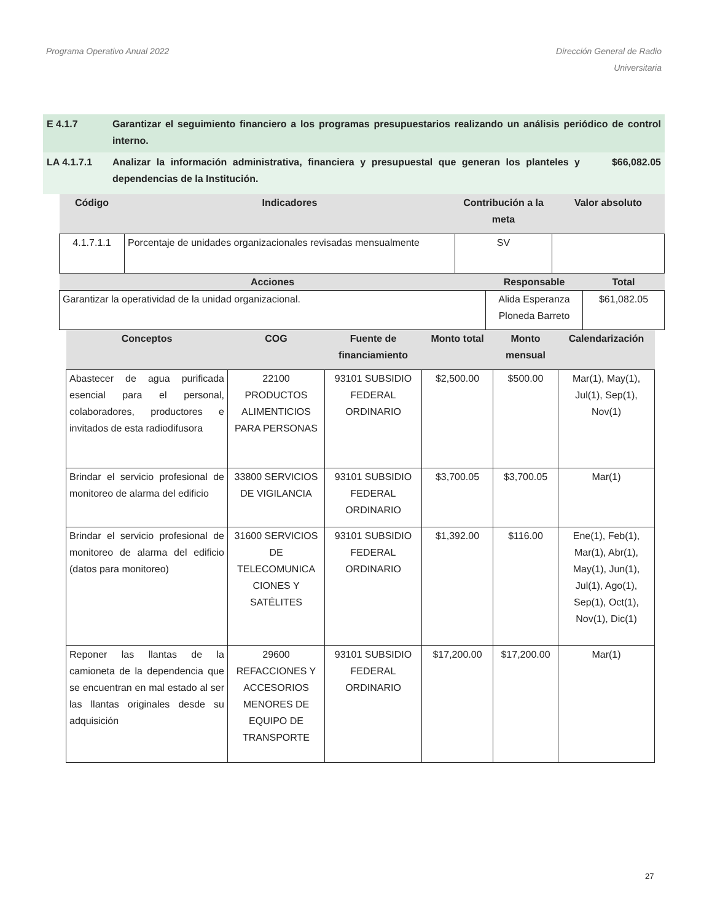Programa Operativo Anual 2022 Dirección General de Radio
Universitaria
| E 4.1.7 | Garantizar el seguimiento financiero a los programas presupuestarios realizando un análisis periódico de control interno. | |
| LA 4.1.7.1 | Analizar la información administrativa, financiera y presupuestal que generan los planteles y dependencias de la Institución. | $66,082.05 |
| Código | Indicadores | Contribución a la meta | Valor absoluto |
| --- | --- | --- | --- |
| 4.1.7.1.1 | Porcentaje de unidades organizacionales revisadas mensualmente | SV | |
| Acciones | Responsable | Total |
| --- | --- | --- |
| Garantizar la operatividad de la unidad organizacional. | Alida Esperanza Ploneda Barreto | $61,082.05 |
| Conceptos | COG | Fuente de financiamiento | Monto total | Monto mensual | Calendarización |
| --- | --- | --- | --- | --- | --- |
| Abastecer de agua purificada esencial para el personal, colaboradores, productores e invitados de esta radiodifusora | 22100 PRODUCTOS ALIMENTICIOS PARA PERSONAS | 93101 SUBSIDIO FEDERAL ORDINARIO | $2,500.00 | $500.00 | Mar(1), May(1), Jul(1), Sep(1), Nov(1) |
| Brindar el servicio profesional de monitoreo de alarma del edificio | 33800 SERVICIOS DE VIGILANCIA | 93101 SUBSIDIO FEDERAL ORDINARIO | $3,700.05 | $3,700.05 | Mar(1) |
| Brindar el servicio profesional de monitoreo de alarma del edificio (datos para monitoreo) | 31600 SERVICIOS DE TELECOMUNICA CIONES Y SATÉLITES | 93101 SUBSIDIO FEDERAL ORDINARIO | $1,392.00 | $116.00 | Ene(1), Feb(1), Mar(1), Abr(1), May(1), Jun(1), Jul(1), Ago(1), Sep(1), Oct(1), Nov(1), Dic(1) |
| Reponer las llantas de la camioneta de la dependencia que se encuentran en mal estado al ser las llantas originales desde su adquisición | 29600 REFACCIONES Y ACCESORIOS MENORES DE EQUIPO DE TRANSPORTE | 93101 SUBSIDIO FEDERAL ORDINARIO | $17,200.00 | $17,200.00 | Mar(1) |
27